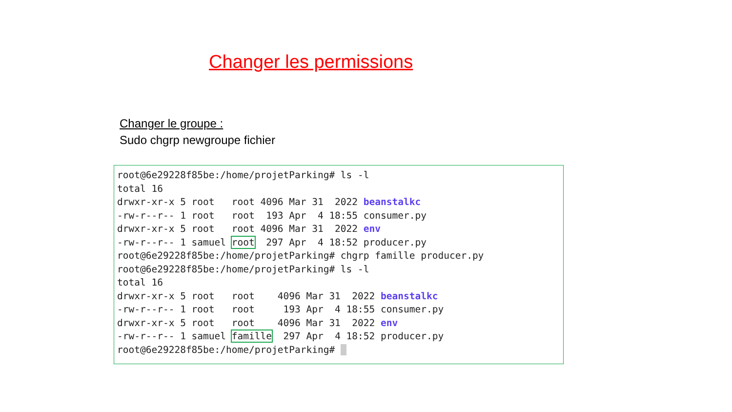Changer les permissions
Changer le groupe :
Sudo chgrp newgroupe fichier
root@6e29228f85be:/home/projetParking# ls -l
total 16
drwxr-xr-x 5 root   root 4096 Mar 31  2022 beanstalkc
-rw-r--r-- 1 root   root  193 Apr  4 18:55 consumer.py
drwxr-xr-x 5 root   root 4096 Mar 31  2022 env
-rw-r--r-- 1 samuel root  297 Apr  4 18:52 producer.py
root@6e29228f85be:/home/projetParking# chgrp famille producer.py
root@6e29228f85be:/home/projetParking# ls -l
total 16
drwxr-xr-x 5 root   root    4096 Mar 31  2022 beanstalkc
-rw-r--r-- 1 root   root     193 Apr  4 18:55 consumer.py
drwxr-xr-x 5 root   root    4096 Mar 31  2022 env
-rw-r--r-- 1 samuel famille  297 Apr  4 18:52 producer.py
root@6e29228f85be:/home/projetParking#